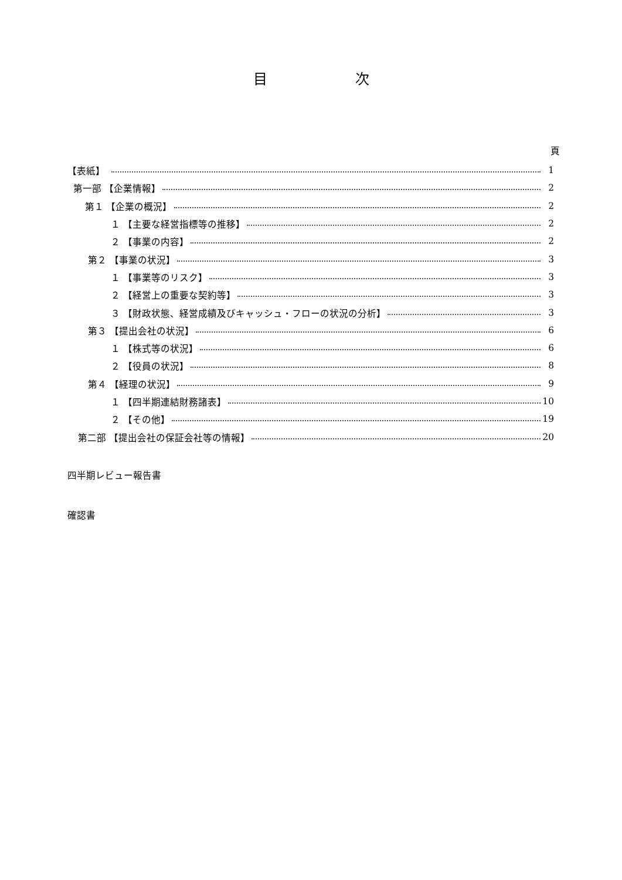目 次
頁
【表紙】　 1
第一部 【企業情報】 2
第１ 【企業の概況】 2
１ 【主要な経営指標等の推移】 2
２ 【事業の内容】 2
第２ 【事業の状況】 3
１ 【事業等のリスク】 3
２ 【経営上の重要な契約等】 3
３ 【財政状態、経営成績及びキャッシュ・フローの状況の分析】 3
第３ 【提出会社の状況】 6
１ 【株式等の状況】 6
２ 【役員の状況】 8
第４ 【経理の状況】 9
１ 【四半期連結財務諸表】 10
２ 【その他】 19
第二部 【提出会社の保証会社等の情報】 20
四半期レビュー報告書
確認書